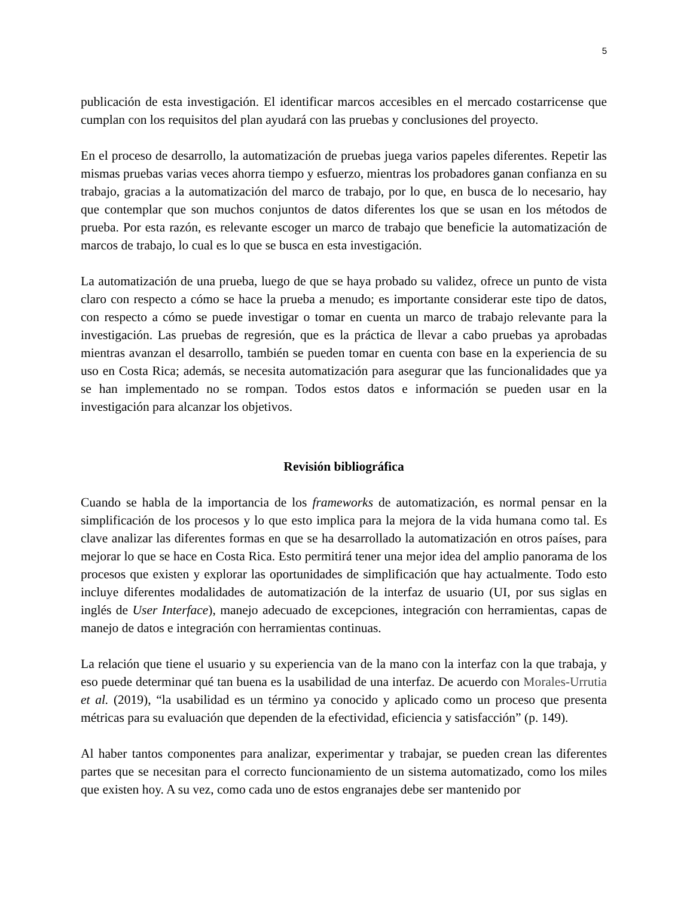5
publicación de esta investigación. El identificar marcos accesibles en el mercado costarricense que cumplan con los requisitos del plan ayudará con las pruebas y conclusiones del proyecto.
En el proceso de desarrollo, la automatización de pruebas juega varios papeles diferentes. Repetir las mismas pruebas varias veces ahorra tiempo y esfuerzo, mientras los probadores ganan confianza en su trabajo, gracias a la automatización del marco de trabajo, por lo que, en busca de lo necesario, hay que contemplar que son muchos conjuntos de datos diferentes los que se usan en los métodos de prueba. Por esta razón, es relevante escoger un marco de trabajo que beneficie la automatización de marcos de trabajo, lo cual es lo que se busca en esta investigación.
La automatización de una prueba, luego de que se haya probado su validez, ofrece un punto de vista claro con respecto a cómo se hace la prueba a menudo; es importante considerar este tipo de datos, con respecto a cómo se puede investigar o tomar en cuenta un marco de trabajo relevante para la investigación. Las pruebas de regresión, que es la práctica de llevar a cabo pruebas ya aprobadas mientras avanzan el desarrollo, también se pueden tomar en cuenta con base en la experiencia de su uso en Costa Rica; además, se necesita automatización para asegurar que las funcionalidades que ya se han implementado no se rompan. Todos estos datos e información se pueden usar en la investigación para alcanzar los objetivos.
Revisión bibliográfica
Cuando se habla de la importancia de los frameworks de automatización, es normal pensar en la simplificación de los procesos y lo que esto implica para la mejora de la vida humana como tal. Es clave analizar las diferentes formas en que se ha desarrollado la automatización en otros países, para mejorar lo que se hace en Costa Rica. Esto permitirá tener una mejor idea del amplio panorama de los procesos que existen y explorar las oportunidades de simplificación que hay actualmente. Todo esto incluye diferentes modalidades de automatización de la interfaz de usuario (UI, por sus siglas en inglés de User Interface), manejo adecuado de excepciones, integración con herramientas, capas de manejo de datos e integración con herramientas continuas.
La relación que tiene el usuario y su experiencia van de la mano con la interfaz con la que trabaja, y eso puede determinar qué tan buena es la usabilidad de una interfaz. De acuerdo con Morales-Urrutia et al. (2019), “la usabilidad es un término ya conocido y aplicado como un proceso que presenta métricas para su evaluación que dependen de la efectividad, eficiencia y satisfacción” (p. 149).
Al haber tantos componentes para analizar, experimentar y trabajar, se pueden crean las diferentes partes que se necesitan para el correcto funcionamiento de un sistema automatizado, como los miles que existen hoy. A su vez, como cada uno de estos engranajes debe ser mantenido por